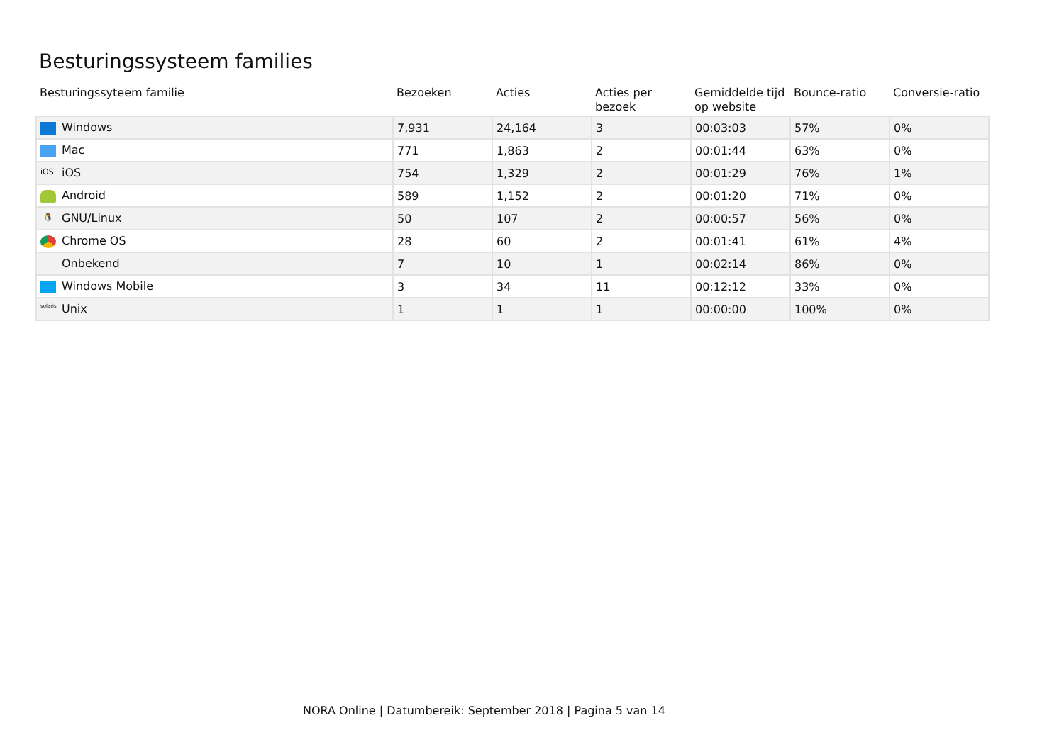Besturingssysteem families
| Besturingssyteem familie | Bezoeken | Acties | Acties per bezoek | Gemiddelde tijd op website | Bounce-ratio | Conversie-ratio |
| --- | --- | --- | --- | --- | --- | --- |
| Windows | 7,931 | 24,164 | 3 | 00:03:03 | 57% | 0% |
| Mac | 771 | 1,863 | 2 | 00:01:44 | 63% | 0% |
| iOS iOS | 754 | 1,329 | 2 | 00:01:29 | 76% | 1% |
| Android | 589 | 1,152 | 2 | 00:01:20 | 71% | 0% |
| 🐧 GNU/Linux | 50 | 107 | 2 | 00:00:57 | 56% | 0% |
| Chrome OS | 28 | 60 | 2 | 00:01:41 | 61% | 4% |
| Onbekend | 7 | 10 | 1 | 00:02:14 | 86% | 0% |
| Windows Mobile | 3 | 34 | 11 | 00:12:12 | 33% | 0% |
| solaris Unix | 1 | 1 | 1 | 00:00:00 | 100% | 0% |
NORA Online | Datumbereik: September 2018 | Pagina 5 van 14